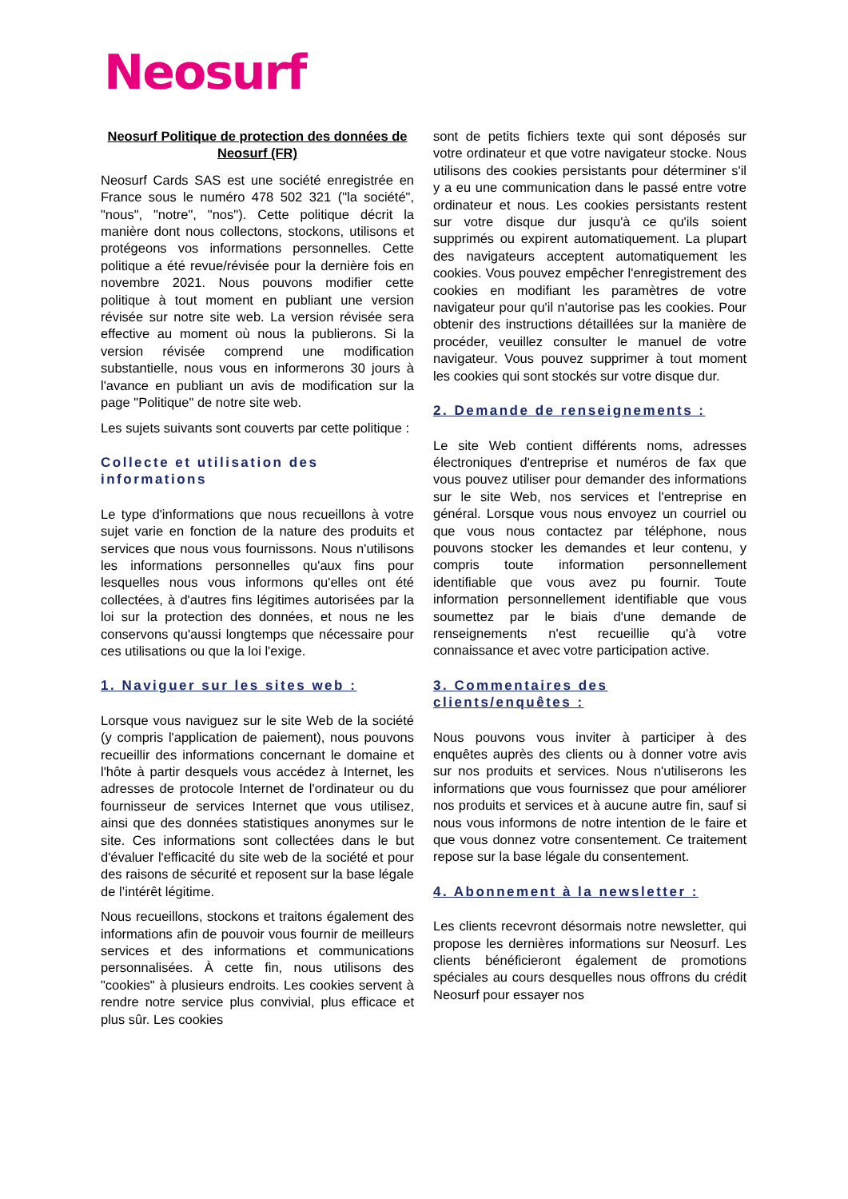Neosurf
Neosurf Politique de protection des données de Neosurf (FR)
Neosurf Cards SAS est une société enregistrée en France sous le numéro 478 502 321 ("la société", "nous", "notre", "nos"). Cette politique décrit la manière dont nous collectons, stockons, utilisons et protégeons vos informations personnelles. Cette politique a été revue/révisée pour la dernière fois en novembre 2021. Nous pouvons modifier cette politique à tout moment en publiant une version révisée sur notre site web. La version révisée sera effective au moment où nous la publierons. Si la version révisée comprend une modification substantielle, nous vous en informerons 30 jours à l'avance en publiant un avis de modification sur la page "Politique" de notre site web.
Les sujets suivants sont couverts par cette politique :
Collecte et utilisation des informations
Le type d'informations que nous recueillons à votre sujet varie en fonction de la nature des produits et services que nous vous fournissons. Nous n'utilisons les informations personnelles qu'aux fins pour lesquelles nous vous informons qu'elles ont été collectées, à d'autres fins légitimes autorisées par la loi sur la protection des données, et nous ne les conservons qu'aussi longtemps que nécessaire pour ces utilisations ou que la loi l'exige.
1. Naviguer sur les sites web :
Lorsque vous naviguez sur le site Web de la société (y compris l'application de paiement), nous pouvons recueillir des informations concernant le domaine et l'hôte à partir desquels vous accédez à Internet, les adresses de protocole Internet de l'ordinateur ou du fournisseur de services Internet que vous utilisez, ainsi que des données statistiques anonymes sur le site. Ces informations sont collectées dans le but d'évaluer l'efficacité du site web de la société et pour des raisons de sécurité et reposent sur la base légale de l’intérêt légitime.
Nous recueillons, stockons et traitons également des informations afin de pouvoir vous fournir de meilleurs services et des informations et communications personnalisées. À cette fin, nous utilisons des "cookies" à plusieurs endroits. Les cookies servent à rendre notre service plus convivial, plus efficace et plus sûr. Les cookies
sont de petits fichiers texte qui sont déposés sur votre ordinateur et que votre navigateur stocke. Nous utilisons des cookies persistants pour déterminer s'il y a eu une communication dans le passé entre votre ordinateur et nous. Les cookies persistants restent sur votre disque dur jusqu'à ce qu'ils soient supprimés ou expirent automatiquement. La plupart des navigateurs acceptent automatiquement les cookies. Vous pouvez empêcher l'enregistrement des cookies en modifiant les paramètres de votre navigateur pour qu'il n'autorise pas les cookies. Pour obtenir des instructions détaillées sur la manière de procéder, veuillez consulter le manuel de votre navigateur. Vous pouvez supprimer à tout moment les cookies qui sont stockés sur votre disque dur.
2. Demande de renseignements :
Le site Web contient différents noms, adresses électroniques d'entreprise et numéros de fax que vous pouvez utiliser pour demander des informations sur le site Web, nos services et l'entreprise en général. Lorsque vous nous envoyez un courriel ou que vous nous contactez par téléphone, nous pouvons stocker les demandes et leur contenu, y compris toute information personnellement identifiable que vous avez pu fournir. Toute information personnellement identifiable que vous soumettez par le biais d'une demande de renseignements n'est recueillie qu'à votre connaissance et avec votre participation active.
3. Commentaires des clients/enquêtes :
Nous pouvons vous inviter à participer à des enquêtes auprès des clients ou à donner votre avis sur nos produits et services. Nous n'utiliserons les informations que vous fournissez que pour améliorer nos produits et services et à aucune autre fin, sauf si nous vous informons de notre intention de le faire et que vous donnez votre consentement. Ce traitement repose sur la base légale du consentement.
4. Abonnement à la newsletter :
Les clients recevront désormais notre newsletter, qui propose les dernières informations sur Neosurf. Les clients bénéficieront également de promotions spéciales au cours desquelles nous offrons du crédit Neosurf pour essayer nos